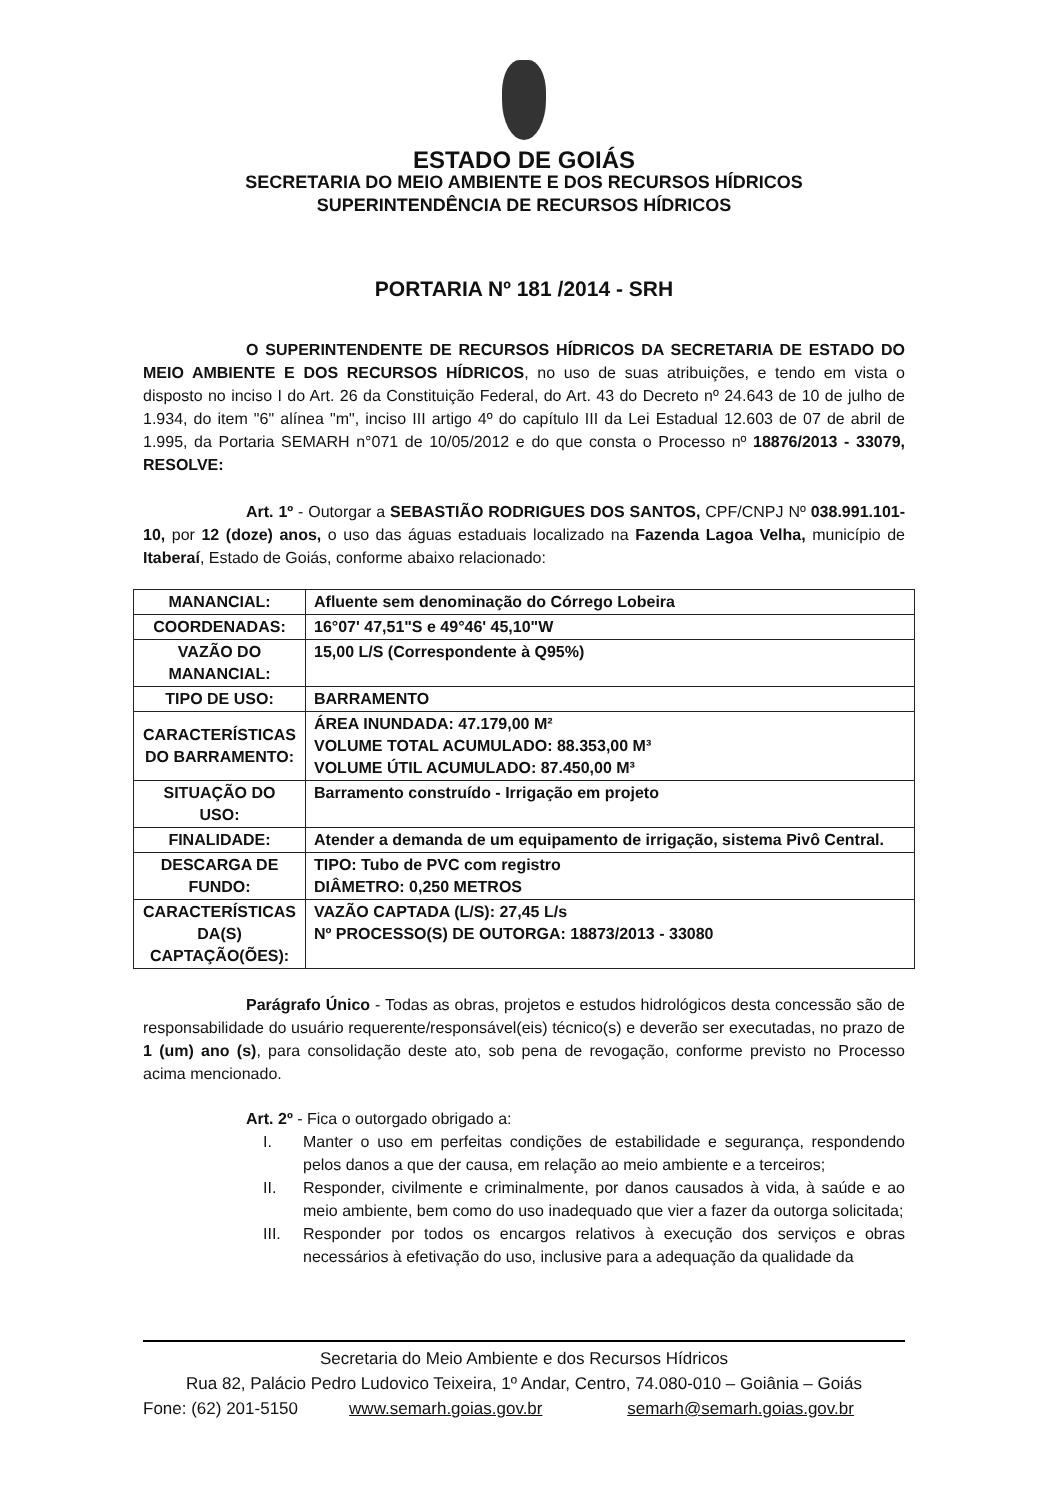ESTADO DE GOIÁS
SECRETARIA DO MEIO AMBIENTE E DOS RECURSOS HÍDRICOS
SUPERINTENDÊNCIA DE RECURSOS HÍDRICOS
PORTARIA Nº 181 /2014 - SRH
O SUPERINTENDENTE DE RECURSOS HÍDRICOS DA SECRETARIA DE ESTADO DO MEIO AMBIENTE E DOS RECURSOS HÍDRICOS, no uso de suas atribuições, e tendo em vista o disposto no inciso I do Art. 26 da Constituição Federal, do Art. 43 do Decreto nº 24.643 de 10 de julho de 1.934, do item "6" alínea "m", inciso III artigo 4º do capítulo III da Lei Estadual 12.603 de 07 de abril de 1.995, da Portaria SEMARH n°071 de 10/05/2012 e do que consta o Processo nº 18876/2013 - 33079, RESOLVE:
Art. 1º - Outorgar a SEBASTIÃO RODRIGUES DOS SANTOS, CPF/CNPJ Nº 038.991.101-10, por 12 (doze) anos, o uso das águas estaduais localizado na Fazenda Lagoa Velha, município de Itaberaí, Estado de Goiás, conforme abaixo relacionado:
| MANANCIAL: | Afluente sem denominação do Córrego Lobeira |
| COORDENADAS: | 16°07' 47,51"S e 49°46' 45,10"W |
| VAZÃO DO MANANCIAL: | 15,00 L/S (Correspondente à Q95%) |
| TIPO DE USO: | BARRAMENTO |
| CARACTERÍSTICAS DO BARRAMENTO: | ÁREA INUNDADA: 47.179,00 M² VOLUME TOTAL ACUMULADO: 88.353,00 M³ VOLUME ÚTIL ACUMULADO: 87.450,00 M³ |
| SITUAÇÃO DO USO: | Barramento construído - Irrigação em projeto |
| FINALIDADE: | Atender a demanda de um equipamento de irrigação, sistema Pivô Central. |
| DESCARGA DE FUNDO: | TIPO: Tubo de PVC com registro DIÂMETRO: 0,250 METROS |
| CARACTERÍSTICAS DA(S) CAPTAÇÃO(ÕES): | VAZÃO CAPTADA (L/S): 27,45 L/s Nº PROCESSO(S) DE OUTORGA: 18873/2013 - 33080 |
Parágrafo Único - Todas as obras, projetos e estudos hidrológicos desta concessão são de responsabilidade do usuário requerente/responsável(eis) técnico(s) e deverão ser executadas, no prazo de 1 (um) ano (s), para consolidação deste ato, sob pena de revogação, conforme previsto no Processo acima mencionado.
Art. 2º - Fica o outorgado obrigado a:
I. Manter o uso em perfeitas condições de estabilidade e segurança, respondendo pelos danos a que der causa, em relação ao meio ambiente e a terceiros;
II. Responder, civilmente e criminalmente, por danos causados à vida, à saúde e ao meio ambiente, bem como do uso inadequado que vier a fazer da outorga solicitada;
III. Responder por todos os encargos relativos à execução dos serviços e obras necessários à efetivação do uso, inclusive para a adequação da qualidade da
Secretaria do Meio Ambiente e dos Recursos Hídricos
Rua 82, Palácio Pedro Ludovico Teixeira, 1º Andar, Centro, 74.080-010 – Goiânia – Goiás
Fone: (62) 201-5150 www.semarh.goias.gov.br semarh@semarh.goias.gov.br